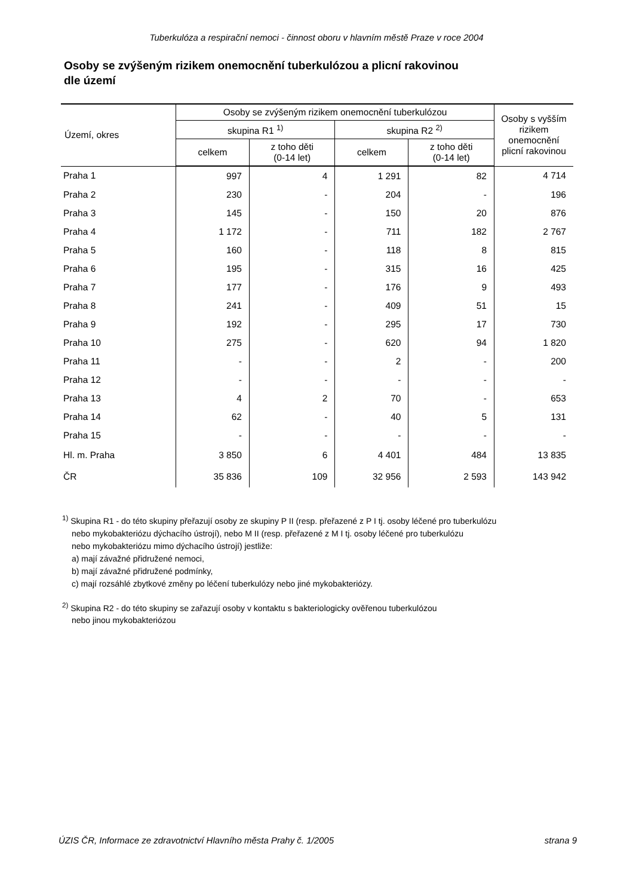Tuberkulóza a respirační nemoci - činnost oboru v hlavním městě Praze v roce 2004
Osoby se zvýšeným rizikem onemocnění tuberkulózou a plicní rakovinou
dle území
| Území, okres | Osoby se zvýšeným rizikem onemocnění tuberkulózou | | | | Osoby s vyšším rizikem onemocnění plicní rakovinou |
| --- | --- | --- | --- | --- | --- |
| | skupina R1 <sup>1)</sup> | | skupina R2 <sup>2)</sup> | | |
| | celkem | z toho děti (0-14 let) | celkem | z toho děti (0-14 let) | |
| Praha 1 | 997 | 4 | 1 291 | 82 | 4 714 |
| Praha 2 | 230 | - | 204 | - | 196 |
| Praha 3 | 145 | - | 150 | 20 | 876 |
| Praha 4 | 1 172 | - | 711 | 182 | 2 767 |
| Praha 5 | 160 | - | 118 | 8 | 815 |
| Praha 6 | 195 | - | 315 | 16 | 425 |
| Praha 7 | 177 | - | 176 | 9 | 493 |
| Praha 8 | 241 | - | 409 | 51 | 15 |
| Praha 9 | 192 | - | 295 | 17 | 730 |
| Praha 10 | 275 | - | 620 | 94 | 1 820 |
| Praha 11 | - | - | 2 | - | 200 |
| Praha 12 | - | - | - | - | - |
| Praha 13 | 4 | 2 | 70 | - | 653 |
| Praha 14 | 62 | - | 40 | 5 | 131 |
| Praha 15 | - | - | - | - | - |
| Hl. m. Praha | 3 850 | 6 | 4 401 | 484 | 13 835 |
| ČR | 35 836 | 109 | 32 956 | 2 593 | 143 942 |
<sup>1)</sup> Skupina R1 - do této skupiny přeřazují osoby ze skupiny P II (resp. přeřazené z P I tj. osoby léčené pro tuberkulózu
nebo mykobakteriózu dýchacího ústrojí), nebo M II (resp. přeřazené z M I tj. osoby léčené pro tuberkulózu
nebo mykobakteriózu mimo dýchacího ústrojí) jestliže:
a) mají závažné přidružené nemoci,
b) mají závažné přidružené podmínky,
c) mají rozsáhlé zbytkové změny po léčení tuberkulózy nebo jiné mykobakteriózy.
<sup>2)</sup> Skupina R2 - do této skupiny se zařazují osoby v kontaktu s bakteriologicky ověřenou tuberkulózou
nebo jinou mykobakteriózou
ÚZIS ČR, Informace ze zdravotnictví Hlavního města Prahy č. 1/2005 strana 9